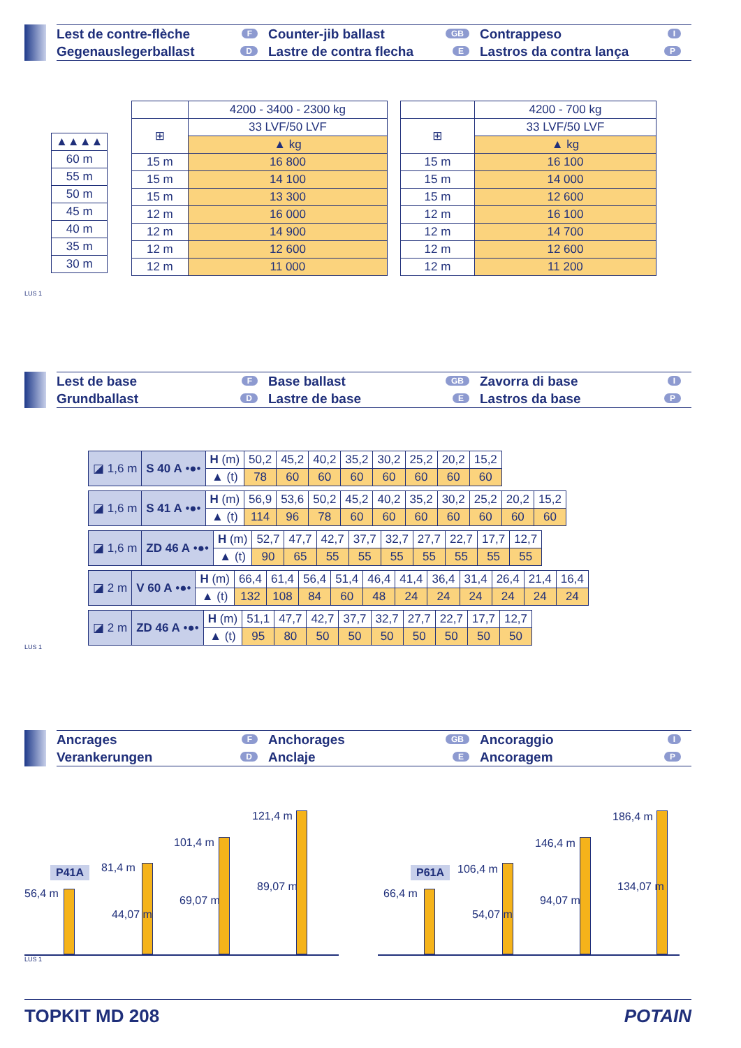Lest de contre-flèche F
Gegenauslegerballast D
Counter-jib ballast GB
Lastre de contra flecha E
Contrappeso I
Lastros da contra lança P
| ▲▲▲▲ |
| --- |
| 60 m |
| 55 m |
| 50 m |
| 45 m |
| 40 m |
| 35 m |
| 30 m |
| | 4200 - 3400 - 2300 kg |
| ⊞ | 33 LVF/50 LVF |
| | ▲ kg |
| 15 m | 16 800 |
| 15 m | 14 100 |
| 15 m | 13 300 |
| 12 m | 16 000 |
| 12 m | 14 900 |
| 12 m | 12 600 |
| 12 m | 11 000 |
| | 4200 - 700 kg |
| ⊞ | 33 LVF/50 LVF |
| | ▲ kg |
| 15 m | 16 100 |
| 15 m | 14 000 |
| 15 m | 12 600 |
| 12 m | 16 100 |
| 12 m | 14 700 |
| 12 m | 12 600 |
| 12 m | 11 200 |
LUS 1
Lest de base F
Grundballast D
Base ballast GB
Lastre de base E
Zavorra di base I
Lastros da base P
| ◪ 1,6 m | S 40 A •●• | H (m) | 50,2 | 45,2 | 40,2 | 35,2 | 30,2 | 25,2 | 20,2 | 15,2 |
| | | ▲ (t) | 78 | 60 | 60 | 60 | 60 | 60 | 60 | 60 |
| ◪ 1,6 m | S 41 A •●• | H (m) | 56,9 | 53,6 | 50,2 | 45,2 | 40,2 | 35,2 | 30,2 | 25,2 | 20,2 | 15,2 |
| | | ▲ (t) | 114 | 96 | 78 | 60 | 60 | 60 | 60 | 60 | 60 | 60 |
| ◪ 1,6 m | ZD 46 A •●• | H (m) | 52,7 | 47,7 | 42,7 | 37,7 | 32,7 | 27,7 | 22,7 | 17,7 | 12,7 |
| | | ▲ (t) | 90 | 65 | 55 | 55 | 55 | 55 | 55 | 55 | 55 |
| ◪ 2 m | V 60 A •●• | H (m) | 66,4 | 61,4 | 56,4 | 51,4 | 46,4 | 41,4 | 36,4 | 31,4 | 26,4 | 21,4 | 16,4 |
| | | ▲ (t) | 132 | 108 | 84 | 60 | 48 | 24 | 24 | 24 | 24 | 24 | 24 |
| ◪ 2 m | ZD 46 A •●• | H (m) | 51,1 | 47,7 | 42,7 | 37,7 | 32,7 | 27,7 | 22,7 | 17,7 | 12,7 |
| | | ▲ (t) | 95 | 80 | 50 | 50 | 50 | 50 | 50 | 50 | 50 |
LUS 1
Ancrages F
Verankerungen D
Anchorages GB
Anclaje E
Ancoraggio I
Ancoragem P
P41A
56,4 m
81,4 m
101,4 m
121,4 m
44,07 m
69,07 m
89,07 m
LUS 1
P61A
66,4 m
106,4 m
146,4 m
186,4 m
54,07 m
94,07 m
134,07 m
TOPKIT MD 208 POTAIN